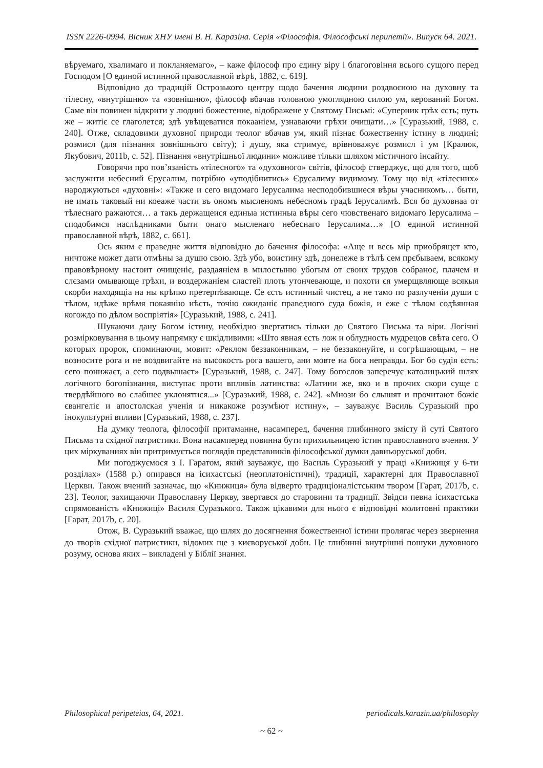ISSN 2226-0994. Вісник ХНУ імені В. Н. Каразіна. Серія «Філософія. Філософські перипетії». Випуск 64. 2021.
вѣруемаго, хвалимаго и покланяемаго», – каже філософ про єдину віру і благоговіння всього сущого перед Господом [О единой истинной православной вѣрѣ, 1882, с. 619].
Відповідно до традицій Острозького центру щодо бачення людини роздвоєною на духовну та тілесну, «внутрішню» та «зовнішню», філософ вбачав головною умоглядною силою ум, керований Богом. Саме він повинен відкрити у людині божестенне, відображене у Святому Письмі: «Суперник грѣх єсть; путь же – житіє се глаголется; здѣ увѣщеватися покааніем, узнаваючи грѣхи очищати…» [Суразький, 1988, с. 240]. Отже, складовими духовної природи теолог вбачав ум, який пізнає божественну істину в людині; розмисл (для пізнання зовнішнього світу); і душу, яка стримує, врівноважує розмисл і ум [Кралюк, Якубович, 2011b, с. 52]. Пізнання «внутрішньої людини» можливе тільки шляхом містичного інсайту.
Говорячи про пов’язаність «тілесного» та «духовного» світів, філософ стверджує, що для того, щоб заслужити небесний Єрусалим, потрібно «уподібнитись» Єрусалиму видимому. Тому що від «тілесних» народжуються «духовні»: «Также и сего видомаго Іерусалима несподобившиеся вѣры учасникомъ… быти, не имать таковый ни коеаже части въ ономъ мысленомъ небесномъ градѣ Іерусалимѣ. Вся бо духовнаа от тѣлеснаго ражаются… а такъ держащеися единыа истинныа вѣры сего чювственаго видомаго Іерусалима – сподобимся наслѣдниками быти онаго мысленаго небеснаго Іерусалима…» [О единой истинной православной вѣрѣ, 1882, с. 661].
Ось яким є праведне життя відповідно до бачення філософа: «Аще и весь мір приобрящет кто, ничтоже может дати отмѣны за душю свою. Здѣ убо, воистину здѣ, донележе в тѣлѣ сем прєбываем, всякому правовѣрному настоит очищеніє, раздаяніем в милостыню убогым от своих трудов собраноє, плачем и слєзами омывающе грѣхи, и воздержаніем сластей плоть утончевающе, и похоти єя умерщвляюще всякыя скорби находящіа на ны крѣпко претерпѣвающе. Се єсть истинный чистец, а не тамо по разлученіи души с тѣлом, идѣже врѣмя покаянію нѣсть, точію ожиданіє праведного суда божія, и еже с тѣлом содѣянная когождо по дѣлом воспріятія» [Суразький, 1988, с. 241].
Шукаючи дану Богом істину, необхідно звертатись тільки до Святого Письма та віри. Логічні розмірковування в цьому напрямку є шкідливими: «Што явная єсть лож и облудность мудрецов свѣта сего. О которых пророк, споминаючи, мовит: «Реклом беззаконникам, – не беззаконуйте, и согрѣшающым, – не возносите рога и не воздвигайте на высокость рога вашего, ани мовте на бога неправды. Бог бо судія єсть: сего понижаєт, а сего подвышаєт» [Суразький, 1988, с. 247]. Тому богослов заперечує католицький шлях логічного богопізнання, виступає проти впливів латинства: «Латини же, яко и в прочих скори суще с твердѣйшого во слабшеє уклонятися...» [Суразький, 1988, с. 242]. «Мнози бо слышят и прочитают божіє євангеліє и апостолская ученія и никакоже розумѣют истину», – зауважує Василь Суразький про інокультурні впливи [Суразький, 1988, с. 237].
На думку теолога, філософії притаманне, насамперед, бачення глибинного змісту й суті Святого Письма та східної патристики. Вона насамперед повинна бути прихильницею істин православного вчення. У цих міркуваннях він притримується поглядів представників філософської думки давньоруської доби.
Ми погоджуємося з І. Гаратом, який зауважує, що Василь Суразький у праці «Книжиця у 6-ти розділах» (1588 р.) опирався на ісихастські (неоплатоністичні), традиції, характерні для Православної Церкви. Також вчений зазначає, що «Книжиця» була відверто традиціоналістським твором [Гарат, 2017b, с. 23]. Теолог, захищаючи Православну Церкву, звертався до старовини та традиції. Звідси певна ісихастська спрямованість «Книжиці» Василя Суразького. Також цікавими для нього є відповідні молитовні практики [Гарат, 2017b, с. 20].
Отож, В. Суразький вважає, що шлях до досягнення божественної істини пролягає через звернення до творів східної патристики, відомих ще з києворуської доби. Це глибинні внутрішні пошуки духовного розуму, основа яких – викладені у Біблії знання.
Philosophical peripeteias, 64, 2021. periodicals.karazin.ua/philosophy
~ 62 ~